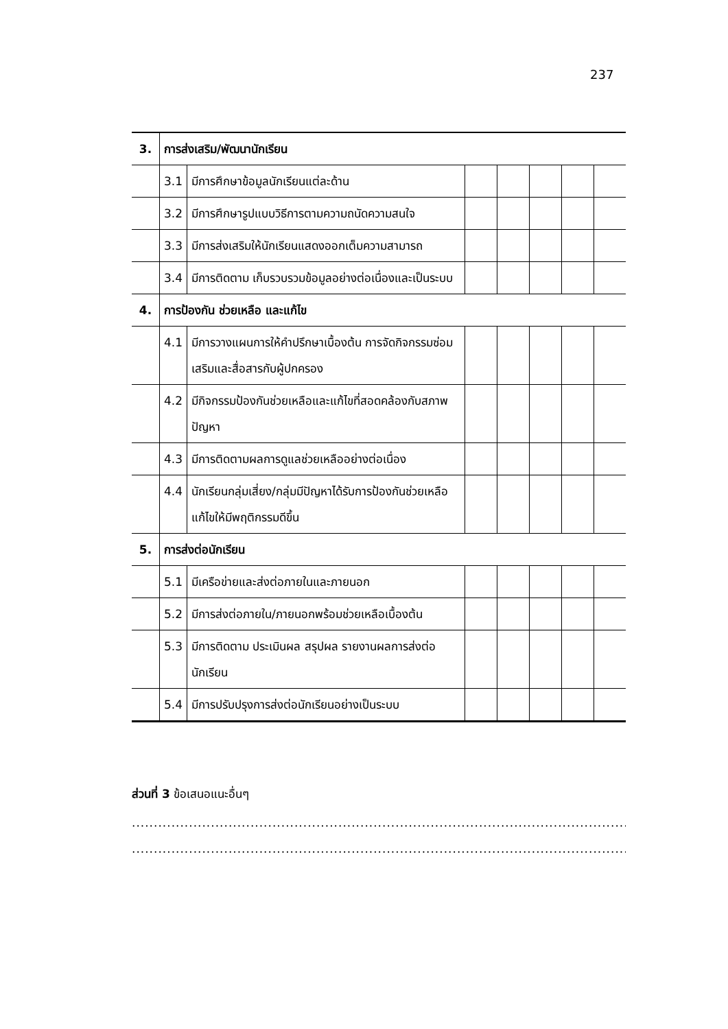237
| 3. | การส่งเสริม/พัฒนานักเรียน | | | | | | |
| | 3.1 | มีการศึกษาข้อมูลนักเรียนแต่ละด้าน | | | | | |
| | 3.2 | มีการศึกษารูปแบบวิธีการตามความถนัดความสนใจ | | | | | |
| | 3.3 | มีการส่งเสริมให้นักเรียนแสดงออกเต็มความสามารถ | | | | | |
| | 3.4 | มีการติดตาม เก็บรวบรวมข้อมูลอย่างต่อเนื่องและเป็นระบบ | | | | | |
| 4. | การป้องกัน ช่วยเหลือ และแก้ไข | | | | | | |
| | 4.1 | มีการวางแผนการให้คำปรึกษาเบื้องต้น การจัดกิจกรรมซ่อมเสริมและสื่อสารกับผู้ปกครอง | | | | | |
| | 4.2 | มีกิจกรรมป้องกันช่วยเหลือและแก้ไขที่สอดคล้องกับสภาพปัญหา | | | | | |
| | 4.3 | มีการติดตามผลการดูแลช่วยเหลืออย่างต่อเนื่อง | | | | | |
| | 4.4 | นักเรียนกลุ่มเสี่ยง/กลุ่มมีปัญหาได้รับการป้องกันช่วยเหลือแก้ไขให้มีพฤติกรรมดีขึ้น | | | | | |
| 5. | การส่งต่อนักเรียน | | | | | | |
| | 5.1 | มีเครือข่ายและส่งต่อภายในและภายนอก | | | | | |
| | 5.2 | มีการส่งต่อภายใน/ภายนอกพร้อมช่วยเหลือเบื้องต้น | | | | | |
| | 5.3 | มีการติดตาม ประเมินผล สรุปผล รายงานผลการส่งต่อนักเรียน | | | | | |
| | 5.4 | มีการปรับปรุงการส่งต่อนักเรียนอย่างเป็นระบบ | | | | | |
ส่วนที่ 3 ข้อเสนอแนะอื่นๆ
....................................................................................................................................................................
....................................................................................................................................................................